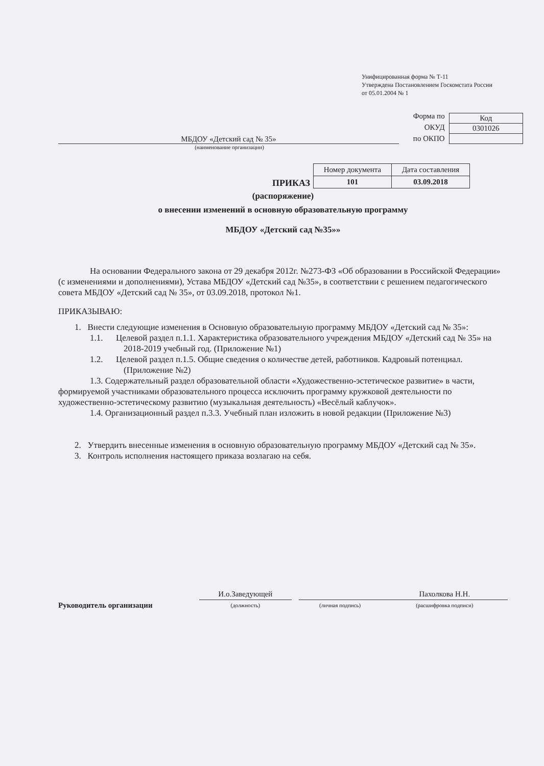Унифицированная форма № Т-11
Утверждена Постановлением Госкомстата России
от 05.01.2004 № 1
МБДОУ «Детский сад № 35»
Форма по ОКУД
по ОКПО
| Код |
| 0301026 |
(наименование организации)
ПРИКАЗ
| Номер документа | Дата составления |
| 101 | 03.09.2018 |
(распоряжение)
о внесении изменений в основную образовательную программу
МБДОУ «Детский сад №35»»
На основании Федерального закона от 29 декабря 2012г. №273-ФЗ «Об образовании в Российской Федерации» (с изменениями и дополнениями), Устава МБДОУ «Детский сад №35», в соответствии с решением педагогического совета МБДОУ «Детский сад № 35», от 03.09.2018, протокол №1.
ПРИКАЗЫВАЮ:
1. Внести следующие изменения в Основную образовательную программу МБДОУ «Детский сад № 35»:
1.1. Целевой раздел п.1.1. Характеристика образовательного учреждения МБДОУ «Детский сад № 35» на 2018-2019 учебный год. (Приложение №1)
1.2. Целевой раздел п.1.5. Общие сведения о количестве детей, работников. Кадровый потенциал. (Приложение №2)
1.3. Содержательный раздел образовательной области «Художественно-эстетическое развитие» в части, формируемой участниками образовательного процесса исключить программу кружковой деятельности по художественно-эстетическому развитию (музыкальная деятельность) «Весёлый каблучок».
1.4. Организационный раздел п.3.3. Учебный план изложить в новой редакции (Приложение №3)
2. Утвердить внесенные изменения в основную образовательную программу МБДОУ «Детский сад № 35».
3. Контроль исполнения настоящего приказа возлагаю на себя.
Руководитель организации
И.о.Заведующей
(должность)
(личная подпись)
Пахолкова Н.Н.
(расшифровка подписи)